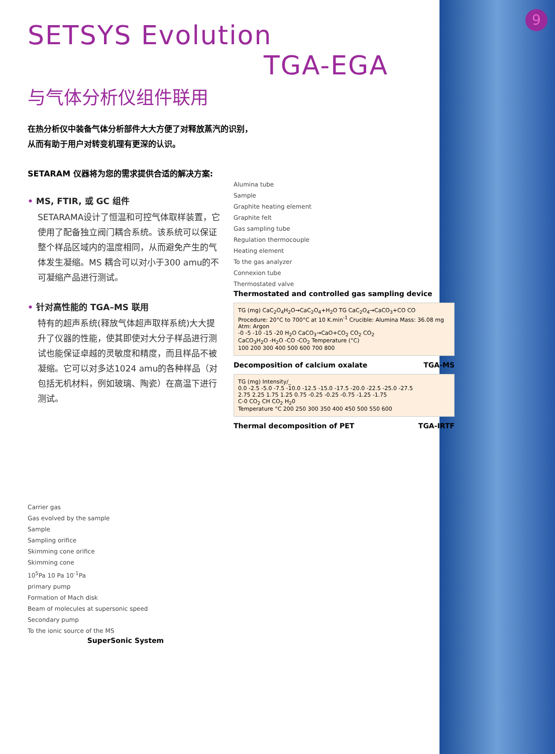9
SETSYS Evolution
TGA-EGA
与气体分析仪组件联用
在热分析仪中装备气体分析部件大大方便了对释放蒸汽的识别，
从而有助于用户对转变机理有更深的认识。
SETARAM 仪器将为您的需求提供合适的解决方案:
• MS, FTIR, 或 GC 组件
SETARAMA设计了恒温和可控气体取样装置，它使用了配备独立阀门耦合系统。该系统可以保证整个样品区域内的温度相同，从而避免产生的气体发生凝缩。MS 耦合可以对小于300 amu的不可凝缩产品进行测试。
• 针对高性能的 TGA–MS 联用
特有的超声系统(释放气体超声取样系统)大大提升了仪器的性能，使其即使对大分子样品进行测试也能保证卓越的灵敏度和精度，而且样品不被凝缩。它可以对多达1024 amu的各种样品（对包括无机材料，例如玻璃、陶瓷）在高温下进行测试。
Carrier gas
Gas evolved by the sample
Sample
Sampling orifice
Skimming cone orifice
Skimming cone
10<sup>5</sup>Pa 10 Pa 10<sup>-1</sup>Pa
primary pump
Formation of Mach disk
Beam of molecules at supersonic speed
Secondary pump
To the ionic source of the MS
SuperSonic System
Alumina tube
Sample
Graphite heating element
Graphite felt
Gas sampling tube
Regulation thermocouple
Heating element
To the gas analyzer
Connexion tube
Thermostated valve
Thermostated and controlled gas sampling device
TG (mg) CaC<sub>2</sub>O<sub>4</sub>H<sub>2</sub>O→CaC<sub>2</sub>O<sub>4</sub>+H<sub>2</sub>O TG CaC<sub>2</sub>O<sub>4</sub>→CaCO<sub>3</sub>+CO CO
Procedure: 20°C to 700°C at 10 K.min<sup>-1</sup> Crucible: Alumina Mass: 36.08 mg Atm: Argon
-0 -5 -10 -15 -20 H<sub>2</sub>O CaCO<sub>3</sub>→CaO+CO<sub>2</sub> CO<sub>2</sub> CO<sub>2</sub>
CaCO<sub>3</sub>H<sub>2</sub>O -H<sub>2</sub>O -CO -CO<sub>2</sub> Temperature (°C)
100 200 300 400 500 600 700 800
Decomposition of calcium oxalate TGA-MS
TG (mg) Intensity/_
0.0 -2.5 -5.0 -7.5 -10.0 -12.5 -15.0 -17.5 -20.0 -22.5 -25.0 -27.5
2.75 2.25 1.75 1.25 0.75 -0.25 -0.25 -0.75 -1.25 -1.75
C-0 CO<sub>2</sub> CH CO<sub>2</sub> H<sub>2</sub>0
Temperature °C 200 250 300 350 400 450 500 550 600
Thermal decomposition of PET TGA-IRTF